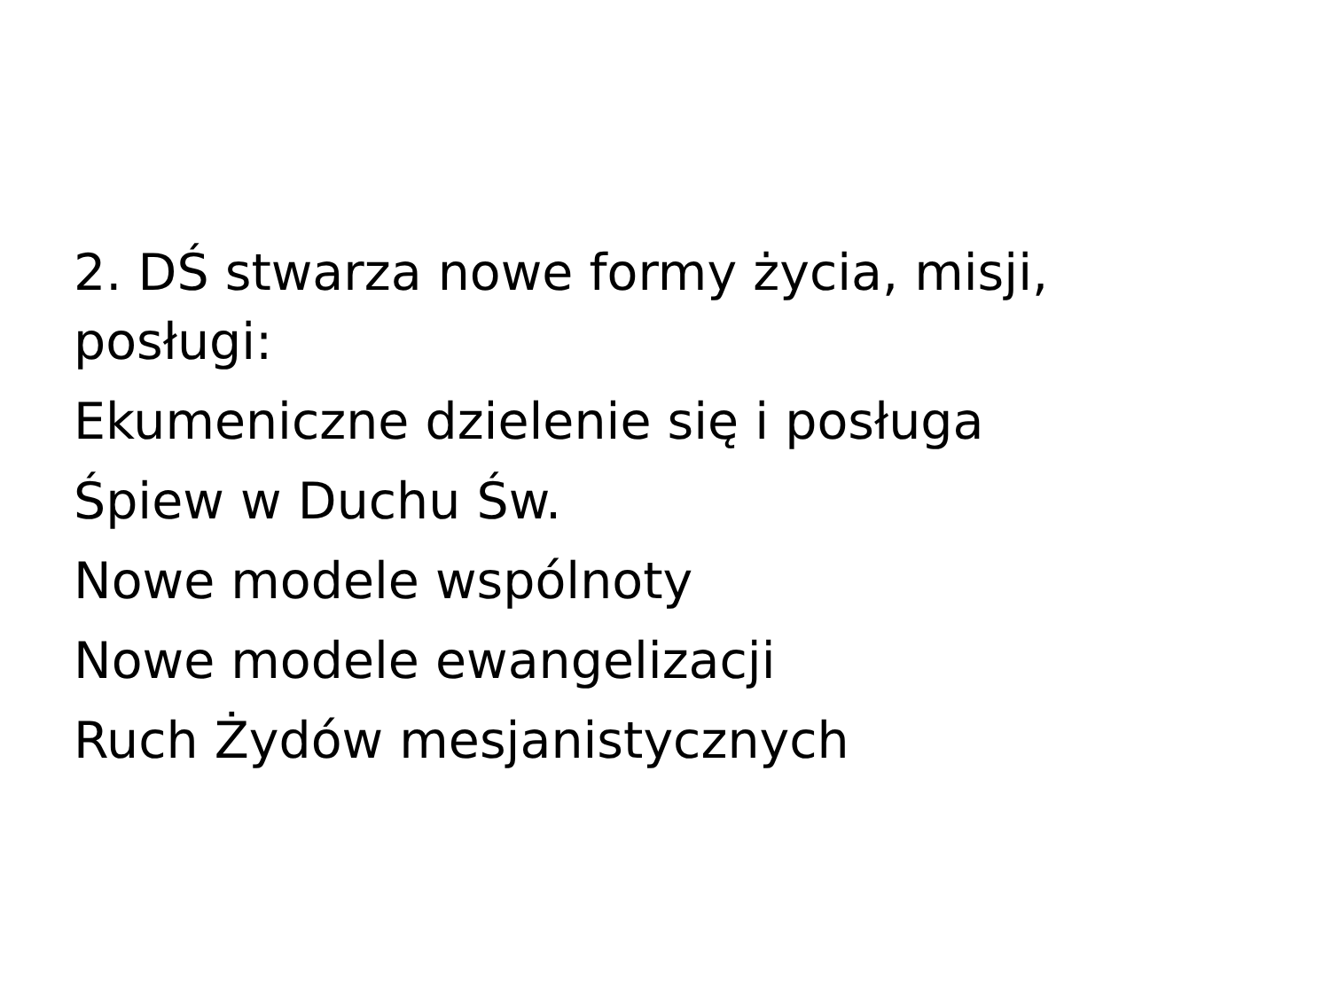2. DŚ stwarza nowe formy życia, misji, posługi:
Ekumeniczne dzielenie się i posługa
Śpiew w Duchu Św.
Nowe modele wspólnoty
Nowe modele ewangelizacji
Ruch Żydów mesjanistycznych